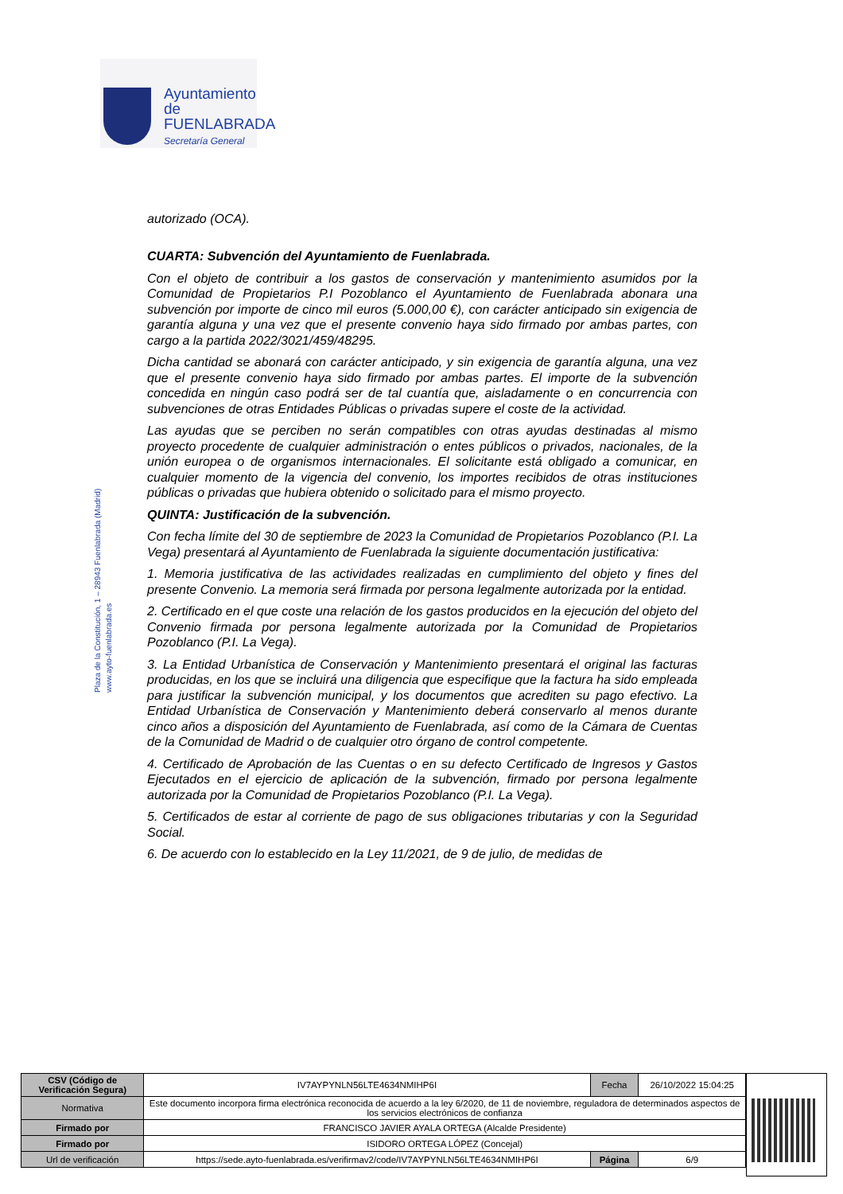Ayuntamiento de
FUENLABRADA
Secretaría General
Plaza de la Constitución, 1 – 28943 Fuenlabrada (Madrid)
www.ayto-fuenlabrada.es
autorizado (OCA).
CUARTA: Subvención del Ayuntamiento de Fuenlabrada.
Con el objeto de contribuir a los gastos de conservación y mantenimiento asumidos por la Comunidad de Propietarios P.I Pozoblanco el Ayuntamiento de Fuenlabrada abonara una subvención por importe de cinco mil euros (5.000,00 €), con carácter anticipado sin exigencia de garantía alguna y una vez que el presente convenio haya sido firmado por ambas partes, con cargo a la partida 2022/3021/459/48295.
Dicha cantidad se abonará con carácter anticipado, y sin exigencia de garantía alguna, una vez que el presente convenio haya sido firmado por ambas partes. El importe de la subvención concedida en ningún caso podrá ser de tal cuantía que, aisladamente o en concurrencia con subvenciones de otras Entidades Públicas o privadas supere el coste de la actividad.
Las ayudas que se perciben no serán compatibles con otras ayudas destinadas al mismo proyecto procedente de cualquier administración o entes públicos o privados, nacionales, de la unión europea o de organismos internacionales. El solicitante está obligado a comunicar, en cualquier momento de la vigencia del convenio, los importes recibidos de otras instituciones públicas o privadas que hubiera obtenido o solicitado para el mismo proyecto.
QUINTA: Justificación de la subvención.
Con fecha límite del 30 de septiembre de 2023 la Comunidad de Propietarios Pozoblanco (P.I. La Vega) presentará al Ayuntamiento de Fuenlabrada la siguiente documentación justificativa:
1. Memoria justificativa de las actividades realizadas en cumplimiento del objeto y fines del presente Convenio. La memoria será firmada por persona legalmente autorizada por la entidad.
2. Certificado en el que coste una relación de los gastos producidos en la ejecución del objeto del Convenio firmada por persona legalmente autorizada por la Comunidad de Propietarios Pozoblanco (P.I. La Vega).
3. La Entidad Urbanística de Conservación y Mantenimiento presentará el original las facturas producidas, en los que se incluirá una diligencia que especifique que la factura ha sido empleada para justificar la subvención municipal, y los documentos que acrediten su pago efectivo. La Entidad Urbanística de Conservación y Mantenimiento deberá conservarlo al menos durante cinco años a disposición del Ayuntamiento de Fuenlabrada, así como de la Cámara de Cuentas de la Comunidad de Madrid o de cualquier otro órgano de control competente.
4. Certificado de Aprobación de las Cuentas o en su defecto Certificado de Ingresos y Gastos Ejecutados en el ejercicio de aplicación de la subvención, firmado por persona legalmente autorizada por la Comunidad de Propietarios Pozoblanco (P.I. La Vega).
5. Certificados de estar al corriente de pago de sus obligaciones tributarias y con la Seguridad Social.
6. De acuerdo con lo establecido en la Ley 11/2021, de 9 de julio, de medidas de
| CSV (Código de Verificación Segura) | IV7AYPYNLN56LTE4634NMIHP6I | Fecha | 26/10/2022 15:04:25 |
| Normativa | Este documento incorpora firma electrónica reconocida de acuerdo a la ley 6/2020, de 11 de noviembre, reguladora de determinados aspectos de los servicios electrónicos de confianza | | |
| Firmado por | FRANCISCO JAVIER AYALA ORTEGA (Alcalde Presidente) | | |
| Firmado por | ISIDORO ORTEGA LÓPEZ (Concejal) | | |
| Url de verificación | https://sede.ayto-fuenlabrada.es/verifirmav2/code/IV7AYPYNLN56LTE4634NMIHP6I | Página | 6/9 |